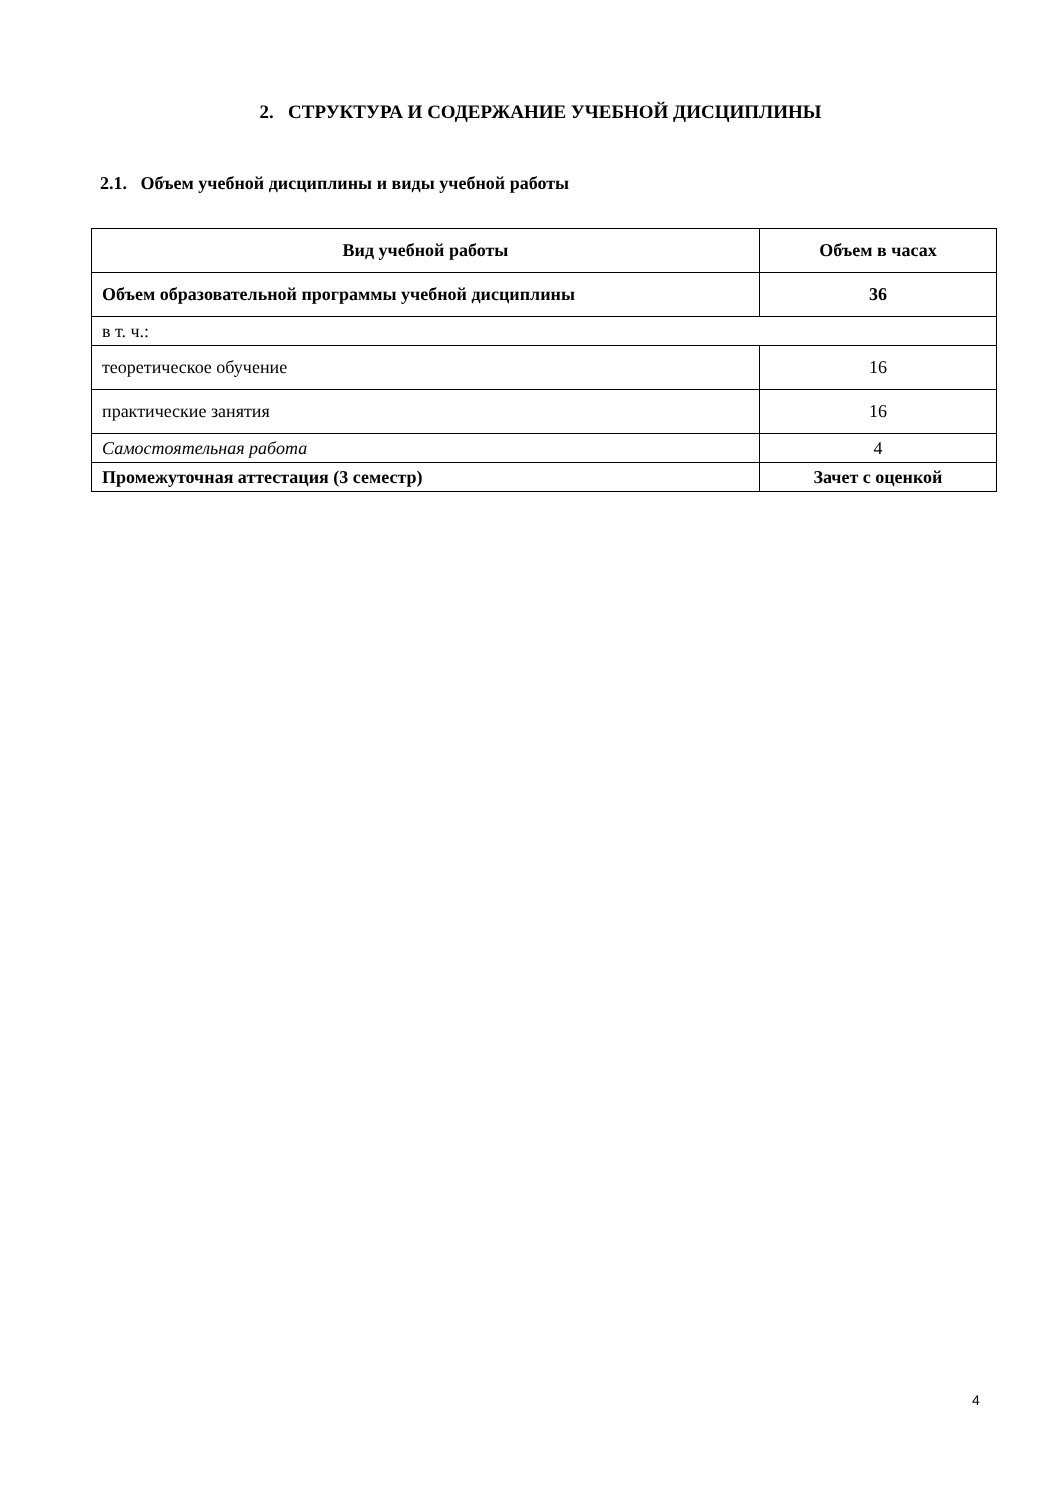2. СТРУКТУРА И СОДЕРЖАНИЕ УЧЕБНОЙ ДИСЦИПЛИНЫ
2.1. Объем учебной дисциплины и виды учебной работы
| Вид учебной работы | Объем в часах |
| --- | --- |
| Объем образовательной программы учебной дисциплины | 36 |
| в т. ч.: | |
| теоретическое обучение | 16 |
| практические занятия | 16 |
| Самостоятельная работа | 4 |
| Промежуточная аттестация (3 семестр) | Зачет с оценкой |
4